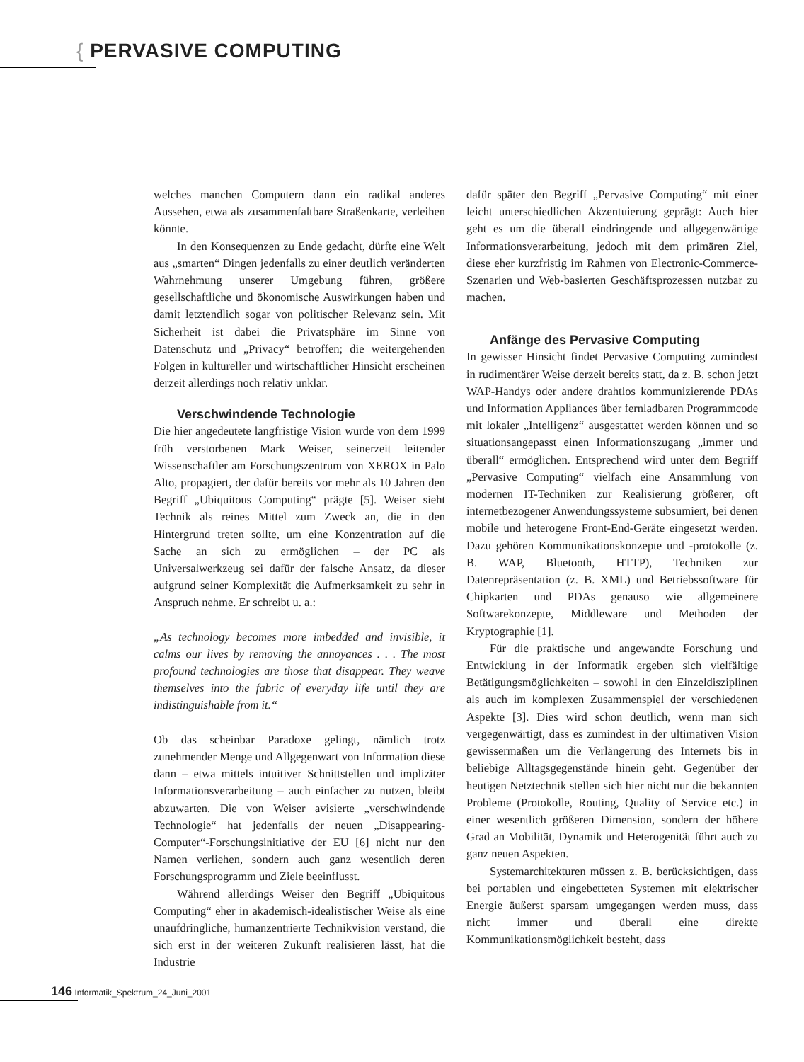{ PERVASIVE COMPUTING
welches manchen Computern dann ein radikal anderes Aussehen, etwa als zusammenfaltbare Straßenkarte, verleihen könnte.
In den Konsequenzen zu Ende gedacht, dürfte eine Welt aus „smarten“ Dingen jedenfalls zu einer deutlich veränderten Wahrnehmung unserer Umgebung führen, größere gesellschaftliche und ökonomische Auswirkungen haben und damit letztendlich sogar von politischer Relevanz sein. Mit Sicherheit ist dabei die Privatsphäre im Sinne von Datenschutz und „Privacy“ betroffen; die weitergehenden Folgen in kultureller und wirtschaftlicher Hinsicht erscheinen derzeit allerdings noch relativ unklar.
Verschwindende Technologie
Die hier angedeutete langfristige Vision wurde von dem 1999 früh verstorbenen Mark Weiser, seinerzeit leitender Wissenschaftler am Forschungszentrum von XEROX in Palo Alto, propagiert, der dafür bereits vor mehr als 10 Jahren den Begriff „Ubiquitous Computing“ prägte [5]. Weiser sieht Technik als reines Mittel zum Zweck an, die in den Hintergrund treten sollte, um eine Konzentration auf die Sache an sich zu ermöglichen – der PC als Universalwerkzeug sei dafür der falsche Ansatz, da dieser aufgrund seiner Komplexität die Aufmerksamkeit zu sehr in Anspruch nehme. Er schreibt u. a.:
„As technology becomes more imbedded and invisible, it calms our lives by removing the annoyances . . . The most profound technologies are those that disappear. They weave themselves into the fabric of everyday life until they are indistinguishable from it.“
Ob das scheinbar Paradoxe gelingt, nämlich trotz zunehmender Menge und Allgegenwart von Information diese dann – etwa mittels intuitiver Schnittstellen und impliziter Informationsverarbeitung – auch einfacher zu nutzen, bleibt abzuwarten. Die von Weiser avisierte „verschwindende Technologie“ hat jedenfalls der neuen „Disappearing-Computer“-Forschungsinitiative der EU [6] nicht nur den Namen verliehen, sondern auch ganz wesentlich deren Forschungsprogramm und Ziele beeinflusst.
Während allerdings Weiser den Begriff „Ubiquitous Computing“ eher in akademisch-idealistischer Weise als eine unaufdringliche, humanzentrierte Technikvision verstand, die sich erst in der weiteren Zukunft realisieren lässt, hat die Industrie
dafür später den Begriff „Pervasive Computing“ mit einer leicht unterschiedlichen Akzentuierung geprägt: Auch hier geht es um die überall eindringende und allgegenwärtige Informationsverarbeitung, jedoch mit dem primären Ziel, diese eher kurzfristig im Rahmen von Electronic-Commerce-Szenarien und Web-basierten Geschäftsprozessen nutzbar zu machen.
Anfänge des Pervasive Computing
In gewisser Hinsicht findet Pervasive Computing zumindest in rudimentärer Weise derzeit bereits statt, da z. B. schon jetzt WAP-Handys oder andere drahtlos kommunizierende PDAs und Information Appliances über fernladbaren Programmcode mit lokaler „Intelligenz“ ausgestattet werden können und so situationsangepasst einen Informationszugang „immer und überall“ ermöglichen. Entsprechend wird unter dem Begriff „Pervasive Computing“ vielfach eine Ansammlung von modernen IT-Techniken zur Realisierung größerer, oft internetbezogener Anwendungssysteme subsumiert, bei denen mobile und heterogene Front-End-Geräte eingesetzt werden. Dazu gehören Kommunikationskonzepte und -protokolle (z. B. WAP, Bluetooth, HTTP), Techniken zur Datenrepräsentation (z. B. XML) und Betriebssoftware für Chipkarten und PDAs genauso wie allgemeinere Softwarekonzepte, Middleware und Methoden der Kryptographie [1].
Für die praktische und angewandte Forschung und Entwicklung in der Informatik ergeben sich vielfältige Betätigungsmöglichkeiten – sowohl in den Einzeldisziplinen als auch im komplexen Zusammenspiel der verschiedenen Aspekte [3]. Dies wird schon deutlich, wenn man sich vergegenwärtigt, dass es zumindest in der ultimativen Vision gewissermaßen um die Verlängerung des Internets bis in beliebige Alltagsgegenstände hinein geht. Gegenüber der heutigen Netztechnik stellen sich hier nicht nur die bekannten Probleme (Protokolle, Routing, Quality of Service etc.) in einer wesentlich größeren Dimension, sondern der höhere Grad an Mobilität, Dynamik und Heterogenität führt auch zu ganz neuen Aspekten.
Systemarchitekturen müssen z. B. berücksichtigen, dass bei portablen und eingebetteten Systemen mit elektrischer Energie äußerst sparsam umgegangen werden muss, dass nicht immer und überall eine direkte Kommunikationsmöglichkeit besteht, dass
146 Informatik_Spektrum_24_Juni_2001